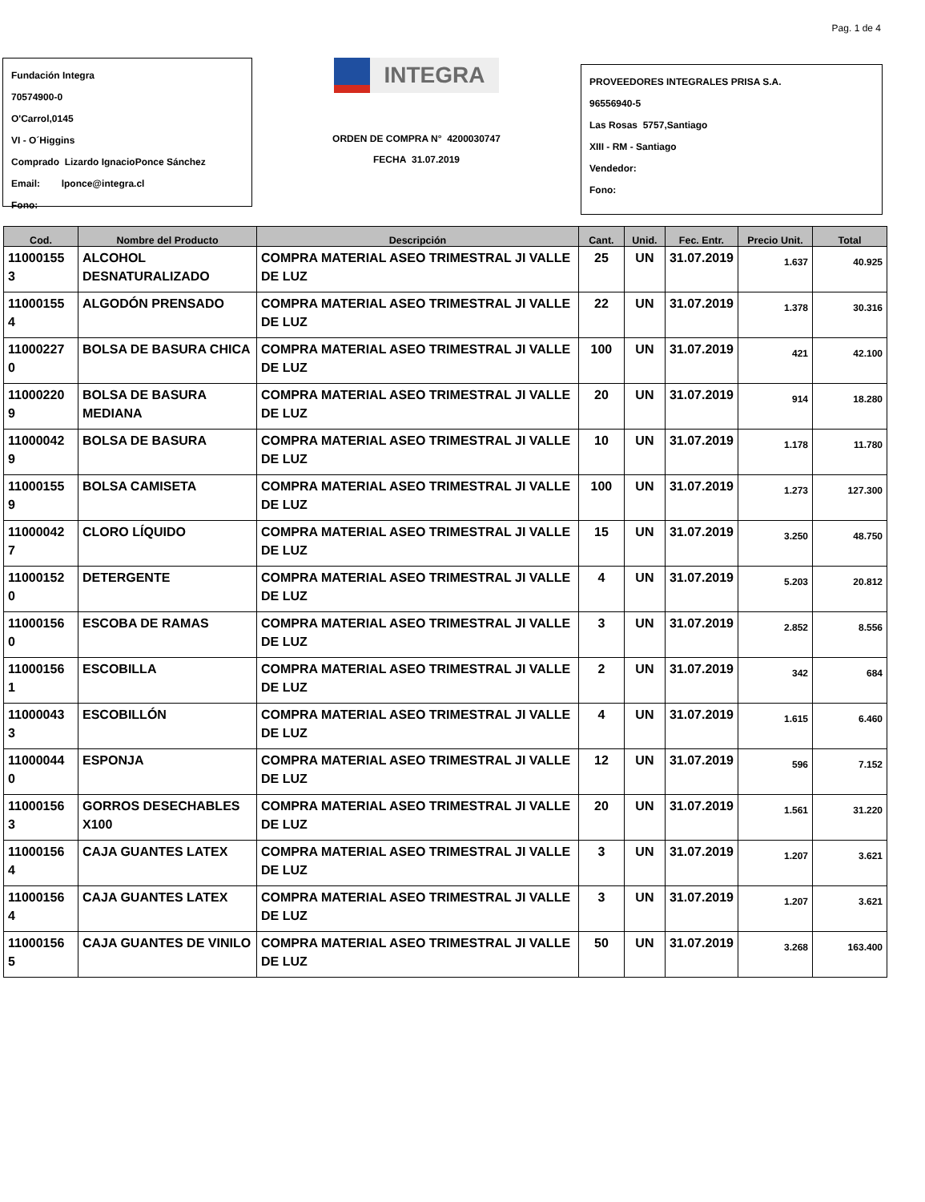Pag. 1 de 4
Fundación Integra
70574900-0
O'Carrol,0145
VI - O´Higgins
Comprado Lizardo IgnacioPonce Sánchez
Email: lponce@integra.cl
Fono:
INTEGRA
ORDEN DE COMPRA N° 4200030747
FECHA 31.07.2019
PROVEEDORES INTEGRALES PRISA S.A.
96556940-5
Las Rosas 5757,Santiago
XIII - RM - Santiago
Vendedor:
Fono:
| Cod. | Nombre del Producto | Descripción | Cant. | Unid. | Fec. Entr. | Precio Unit. | Total |
| --- | --- | --- | --- | --- | --- | --- | --- |
| 11000155 3 | ALCOHOL DESNATURALIZADO | COMPRA MATERIAL ASEO TRIMESTRAL JI VALLE DE LUZ | 25 | UN | 31.07.2019 | 1.637 | 40.925 |
| 11000155 4 | ALGODÓN PRENSADO | COMPRA MATERIAL ASEO TRIMESTRAL JI VALLE DE LUZ | 22 | UN | 31.07.2019 | 1.378 | 30.316 |
| 11000227 0 | BOLSA DE BASURA CHICA | COMPRA MATERIAL ASEO TRIMESTRAL JI VALLE DE LUZ | 100 | UN | 31.07.2019 | 421 | 42.100 |
| 11000220 9 | BOLSA DE BASURA MEDIANA | COMPRA MATERIAL ASEO TRIMESTRAL JI VALLE DE LUZ | 20 | UN | 31.07.2019 | 914 | 18.280 |
| 11000042 9 | BOLSA DE BASURA | COMPRA MATERIAL ASEO TRIMESTRAL JI VALLE DE LUZ | 10 | UN | 31.07.2019 | 1.178 | 11.780 |
| 11000155 9 | BOLSA CAMISETA | COMPRA MATERIAL ASEO TRIMESTRAL JI VALLE DE LUZ | 100 | UN | 31.07.2019 | 1.273 | 127.300 |
| 11000042 7 | CLORO LÍQUIDO | COMPRA MATERIAL ASEO TRIMESTRAL JI VALLE DE LUZ | 15 | UN | 31.07.2019 | 3.250 | 48.750 |
| 11000152 0 | DETERGENTE | COMPRA MATERIAL ASEO TRIMESTRAL JI VALLE DE LUZ | 4 | UN | 31.07.2019 | 5.203 | 20.812 |
| 11000156 0 | ESCOBA DE RAMAS | COMPRA MATERIAL ASEO TRIMESTRAL JI VALLE DE LUZ | 3 | UN | 31.07.2019 | 2.852 | 8.556 |
| 11000156 1 | ESCOBILLA | COMPRA MATERIAL ASEO TRIMESTRAL JI VALLE DE LUZ | 2 | UN | 31.07.2019 | 342 | 684 |
| 11000043 3 | ESCOBILLÓN | COMPRA MATERIAL ASEO TRIMESTRAL JI VALLE DE LUZ | 4 | UN | 31.07.2019 | 1.615 | 6.460 |
| 11000044 0 | ESPONJA | COMPRA MATERIAL ASEO TRIMESTRAL JI VALLE DE LUZ | 12 | UN | 31.07.2019 | 596 | 7.152 |
| 11000156 3 | GORROS DESECHABLES X100 | COMPRA MATERIAL ASEO TRIMESTRAL JI VALLE DE LUZ | 20 | UN | 31.07.2019 | 1.561 | 31.220 |
| 11000156 4 | CAJA GUANTES LATEX | COMPRA MATERIAL ASEO TRIMESTRAL JI VALLE DE LUZ | 3 | UN | 31.07.2019 | 1.207 | 3.621 |
| 11000156 4 | CAJA GUANTES LATEX | COMPRA MATERIAL ASEO TRIMESTRAL JI VALLE DE LUZ | 3 | UN | 31.07.2019 | 1.207 | 3.621 |
| 11000156 5 | CAJA GUANTES DE VINILO | COMPRA MATERIAL ASEO TRIMESTRAL JI VALLE DE LUZ | 50 | UN | 31.07.2019 | 3.268 | 163.400 |